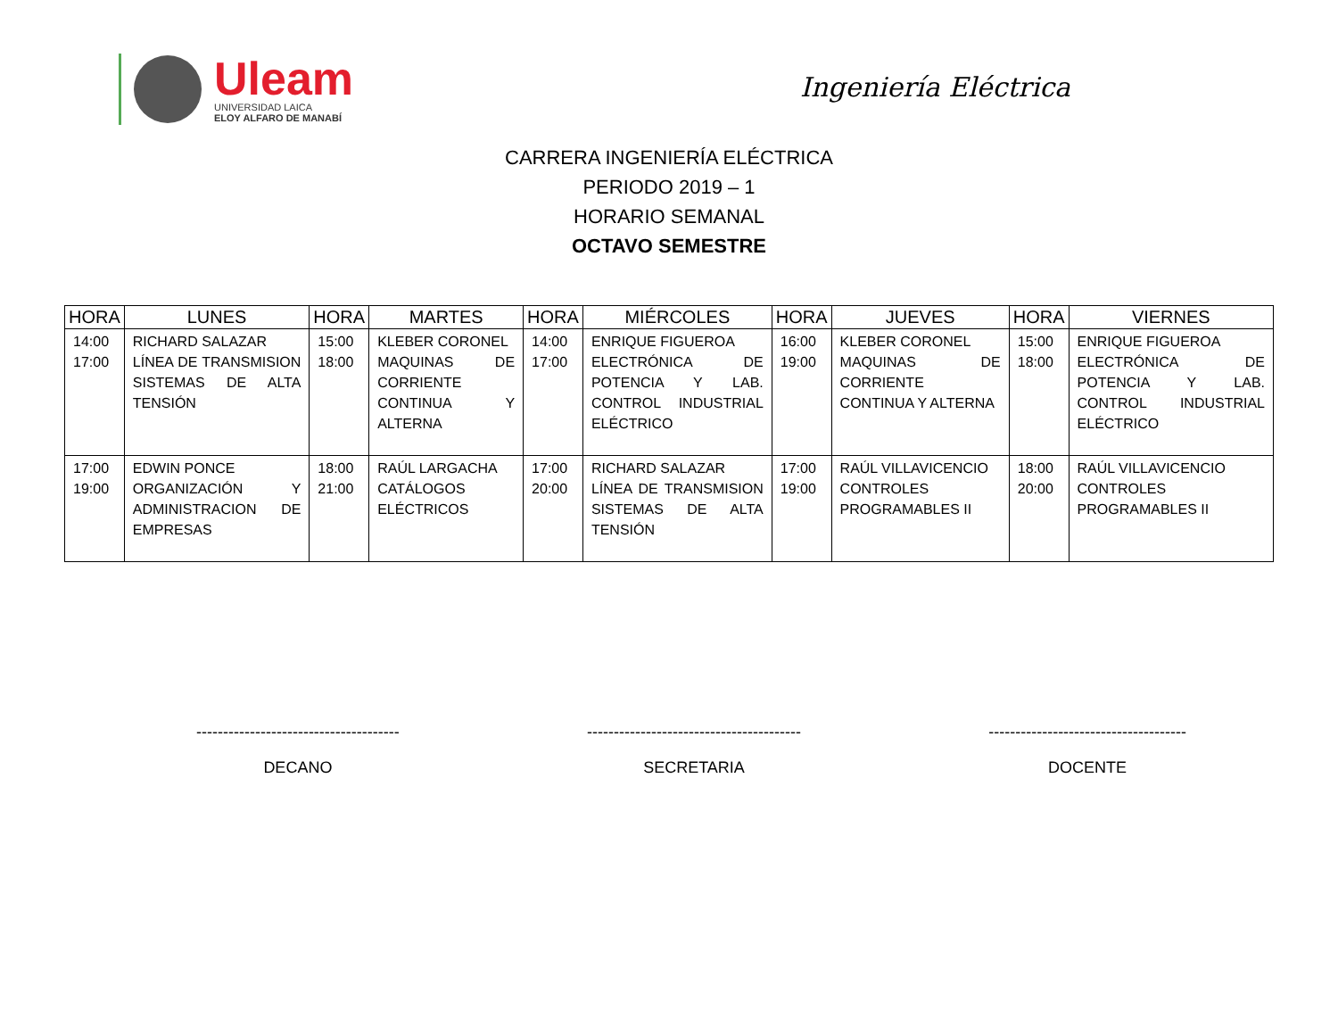Uleam
UNIVERSIDAD LAICA
ELOY ALFARO DE MANABÍ
Ingeniería Eléctrica
CARRERA INGENIERÍA ELÉCTRICA
PERIODO 2019 – 1
HORARIO SEMANAL
OCTAVO SEMESTRE
| HORA | LUNES | HORA | MARTES | HORA | MIÉRCOLES | HORA | JUEVES | HORA | VIERNES |
| --- | --- | --- | --- | --- | --- | --- | --- | --- | --- |
| 14:00 17:00 | RICHARD SALAZAR LÍNEA DE TRANSMISION SISTEMAS DE ALTA TENSIÓN | 15:00 18:00 | KLEBER CORONEL MAQUINAS DE CORRIENTE CONTINUA Y ALTERNA | 14:00 17:00 | ENRIQUE FIGUEROA ELECTRÓNICA DE POTENCIA Y LAB. CONTROL INDUSTRIAL ELÉCTRICO | 16:00 19:00 | KLEBER CORONEL MAQUINAS DE CORRIENTE CONTINUA Y ALTERNA | 15:00 18:00 | ENRIQUE FIGUEROA ELECTRÓNICA DE POTENCIA Y LAB. CONTROL INDUSTRIAL ELÉCTRICO |
| 17:00 19:00 | EDWIN PONCE ORGANIZACIÓN Y ADMINISTRACION DE EMPRESAS | 18:00 21:00 | RAÚL LARGACHA CATÁLOGOS ELÉCTRICOS | 17:00 20:00 | RICHARD SALAZAR LÍNEA DE TRANSMISION SISTEMAS DE ALTA TENSIÓN | 17:00 19:00 | RAÚL VILLAVICENCIO CONTROLES PROGRAMABLES II | 18:00 20:00 | RAÚL VILLAVICENCIO CONTROLES PROGRAMABLES II |
--------------------------------------
DECANO
----------------------------------------
SECRETARIA
-------------------------------------
DOCENTE